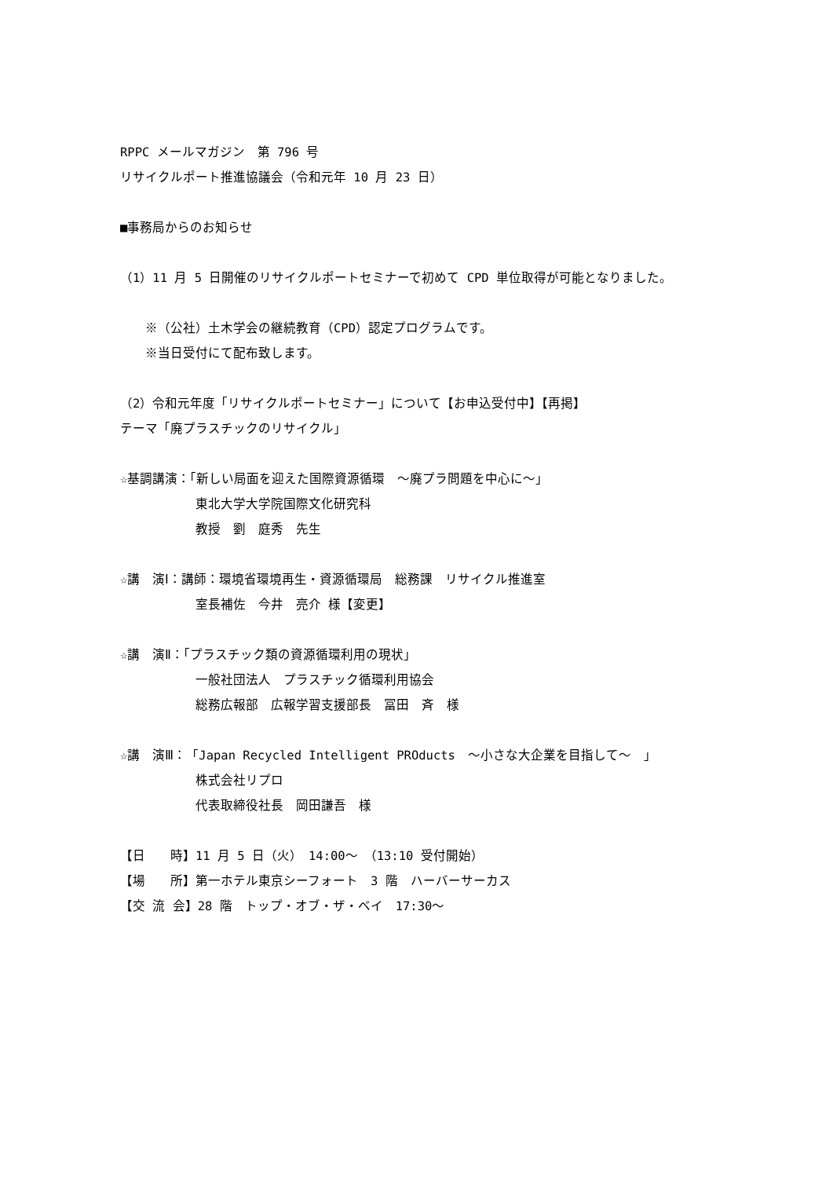RPPC メールマガジン　第 796 号
リサイクルポート推進協議会（令和元年 10 月 23 日）
■事務局からのお知らせ
（1）11 月 5 日開催のリサイクルポートセミナーで初めて CPD 単位取得が可能となりました。
　　※（公社）土木学会の継続教育（CPD）認定プログラムです。
　　※当日受付にて配布致します。
（2）令和元年度「リサイクルポートセミナー」について【お申込受付中】【再掲】
テーマ「廃プラスチックのリサイクル」
☆基調講演：「新しい局面を迎えた国際資源循環　～廃プラ問題を中心に～」
　　　　　　東北大学大学院国際文化研究科
　　　　　　教授　劉　庭秀　先生
☆講　演Ⅰ：講師：環境省環境再生・資源循環局　総務課　リサイクル推進室
　　　　　　室長補佐　今井　亮介 様【変更】
☆講　演Ⅱ：「プラスチック類の資源循環利用の現状」
　　　　　　一般社団法人　プラスチック循環利用協会
　　　　　　総務広報部　広報学習支援部長　冨田　斉　様
☆講　演Ⅲ：「Japan Recycled Intelligent PROducts　～小さな大企業を目指して～　」
　　　　　　株式会社リプロ
　　　　　　代表取締役社長　岡田謙吾　様
【日　　時】11 月 5 日（火）　14:00～　（13:10 受付開始）
【場　　所】第一ホテル東京シーフォート　3 階　ハーバーサーカス
【交 流 会】28 階　トップ・オブ・ザ・ベイ　17:30～